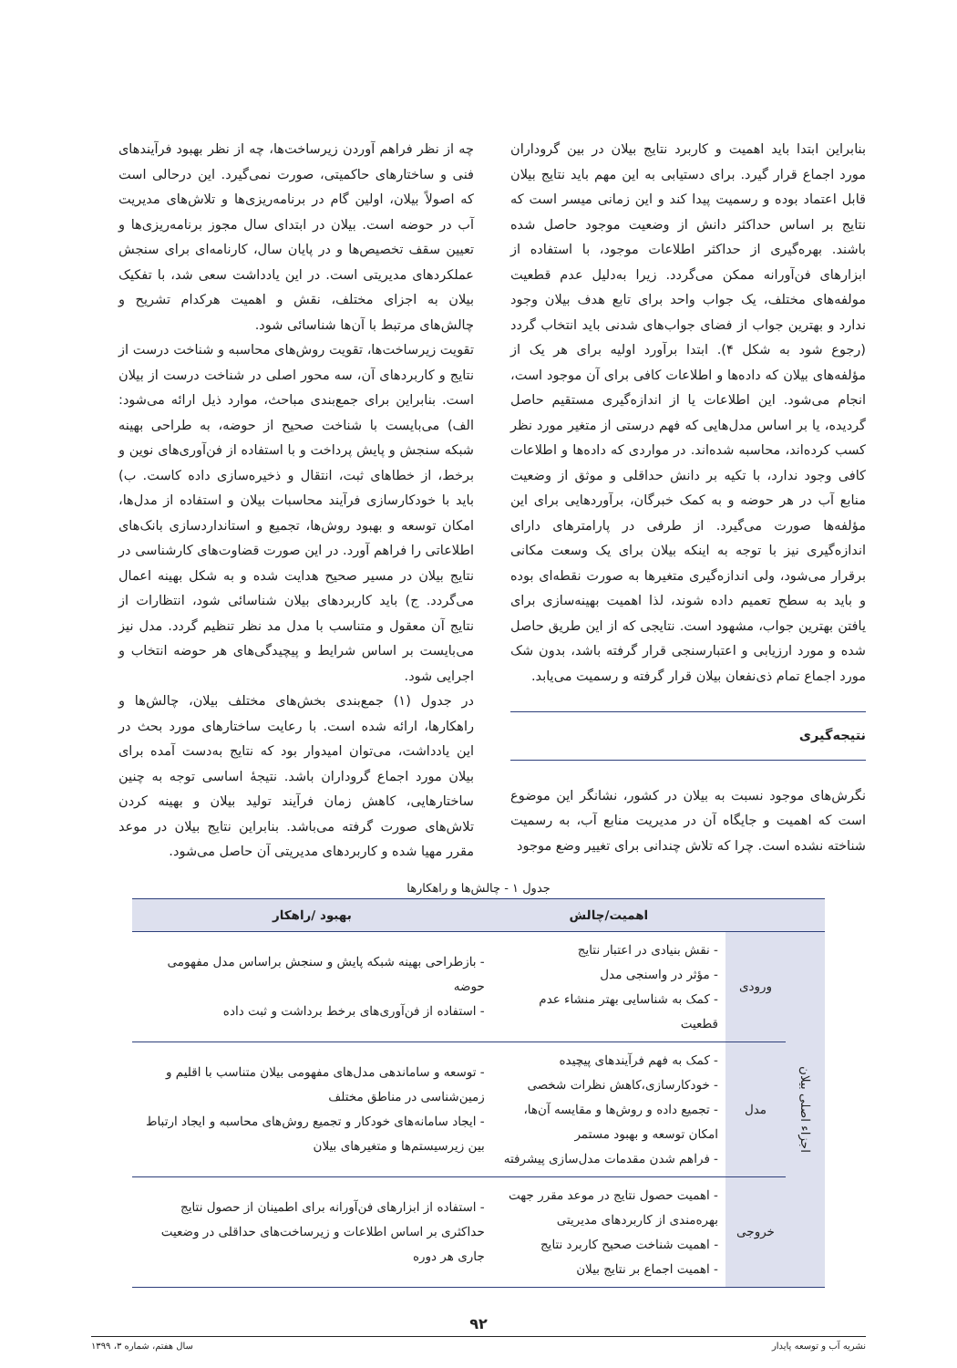بنابراین ابتدا باید اهمیت و کاربرد نتایج بیلان در بین گروداران مورد اجماع قرار گیرد. برای دستیابی به این مهم باید نتایج بیلان قابل اعتماد بوده و رسمیت پیدا کند و این زمانی میسر است که نتایج بر اساس حداکثر دانش از وضعیت موجود حاصل شده باشند. بهره‌گیری از حداکثر اطلاعات موجود، با استفاده از ابزارهای فن‌آورانه ممکن می‌گردد. زیرا به‌دلیل عدم قطعیت مولفه‌های مختلف، یک جواب واحد برای تابع هدف بیلان وجود ندارد و بهترین جواب از فضای جواب‌های شدنی باید انتخاب گردد (رجوع شود به شکل ۴). ابتدا برآورد اولیه برای هر یک از مؤلفه‌های بیلان که داده‌ها و اطلاعات کافی برای آن موجود است، انجام می‌شود. این اطلاعات یا از اندازه‌گیری مستقیم حاصل گردیده، یا بر اساس مدل‌هایی که فهم درستی از متغیر مورد نظر کسب کرده‌اند، محاسبه شده‌اند. در مواردی که داده‌ها و اطلاعات کافی وجود ندارد، با تکیه بر دانش حداقلی و موثق از وضعیت منابع آب در هر حوضه و به کمک خبرگان، برآوردهایی برای این مؤلفه‌ها صورت می‌گیرد. از طرفی در پارامترهای دارای اندازه‌گیری نیز با توجه به اینکه بیلان برای یک وسعت مکانی برقرار می‌شود، ولی اندازه‌گیری متغیرها به صورت نقطه‌ای بوده و باید به سطح تعمیم داده شوند، لذا اهمیت بهینه‌سازی برای یافتن بهترین جواب، مشهود است. نتایجی که از این طریق حاصل شده و مورد ارزیابی و اعتبارسنجی قرار گرفته باشد، بدون شک مورد اجماع تمام ذی‌نفعان بیلان قرار گرفته و رسمیت می‌یابد.
نتیجه‌گیری
نگرش‌های موجود نسبت به بیلان در کشور، نشانگر این موضوع است که اهمیت و جایگاه آن در مدیریت منابع آب، به رسمیت شناخته نشده است. چرا که تلاش چندانی برای تغییر وضع موجود
چه از نظر فراهم آوردن زیرساخت‌ها، چه از نظر بهبود فرآیندهای فنی و ساختارهای حاکمیتی، صورت نمی‌گیرد. این درحالی است که اصولاً بیلان، اولین گام در برنامه‌ریزی‌ها و تلاش‌های مدیریت آب در حوضه است. بیلان در ابتدای سال مجوز برنامه‌ریزی‌ها و تعیین سقف تخصیص‌ها و در پایان سال، کارنامه‌ای برای سنجش عملکردهای مدیریتی است. در این یادداشت سعی شد، با تفکیک بیلان به اجزای مختلف، نقش و اهمیت هرکدام تشریح و چالش‌های مرتبط با آن‌ها شناسائی شود.
تقویت زیرساخت‌ها، تقویت روش‌های محاسبه و شناخت درست از نتایج و کاربردهای آن، سه محور اصلی در شناخت درست از بیلان است. بنابراین برای جمع‌بندی مباحث، موارد ذیل ارائه می‌شود: الف) می‌بایست با شناخت صحیح از حوضه، به طراحی بهینه شبکه سنجش و پایش پرداخت و با استفاده از فن‌آوری‌های نوین و برخط، از خطاهای ثبت، انتقال و ذخیره‌سازی داده کاست. ب) باید با خودکارسازی فرآیند محاسبات بیلان و استفاده از مدل‌ها، امکان توسعه و بهبود روش‌ها، تجمیع و استانداردسازی بانک‌های اطلاعاتی را فراهم آورد. در این صورت قضاوت‌های کارشناسی در نتایج بیلان در مسیر صحیح هدایت شده و به شکل بهینه اعمال می‌گردد. ج) باید کاربردهای بیلان شناسائی شود، انتظارات از نتایج آن معقول و متناسب با مدل مد نظر تنظیم گردد. مدل نیز می‌بایست بر اساس شرایط و پیچیدگی‌های هر حوضه انتخاب و اجرایی شود.
در جدول (۱) جمع‌بندی بخش‌های مختلف بیلان، چالش‌ها و راهکارها، ارائه شده است. با رعایت ساختارهای مورد بحث در این یادداشت، می‌توان امیدوار بود که نتایج به‌دست آمده برای بیلان مورد اجماع گروداران باشد. نتیجهٔ اساسی توجه به چنین ساختارهایی، کاهش زمان فرآیند تولید بیلان و بهینه کردن تلاش‌های صورت گرفته می‌باشد. بنابراین نتایج بیلان در موعد مقرر مهیا شده و کاربردهای مدیریتی آن حاصل می‌شود.
جدول ۱ - چالش‌ها و راهکارها
| | | اهمیت/چالش | بهبود /راهکار |
| --- | --- | --- | --- |
| اجزاء اصلی بیلان | ورودی | - نقش بنیادی در اعتبار نتایج - مؤثر در واسنجی مدل - کمک به شناسایی بهتر منشاء عدم قطعیت | - بازطراحی بهینه شبکه پایش و سنجش براساس مدل مفهومی حوضه - استفاده از فن‌آوری‌های برخط برداشت و ثبت داده |
| | مدل | - کمک به فهم فرآیندهای پیچیده - خودکارسازی،کاهش نظرات شخصی - تجمیع داده و روش‌ها و مقایسه آن‌ها، امکان توسعه و بهبود مستمر - فراهم شدن مقدمات مدل‌سازی پیشرفته | - توسعه و ساماندهی مدل‌های مفهومی بیلان متناسب با اقلیم و زمین‌شناسی در مناطق مختلف - ایجاد سامانه‌های خودکار و تجمیع روش‌های محاسبه و ایجاد ارتباط بین زیرسیستم‌ها و متغیرهای بیلان |
| | خروجی | - اهمیت حصول نتایج در موعد مقرر جهت بهره‌مندی از کاربردهای مدیریتی - اهمیت شناخت صحیح کاربرد نتایج - اهمیت اجماع بر نتایج بیلان | - استفاده از ابزارهای فن‌آورانه برای اطمینان از حصول نتایج حداکثری بر اساس اطلاعات و زیرساخت‌های حداقلی در وضعیت جاری هر دوره |
۹۲
نشریه آب و توسعه پایدار سال هفتم، شماره ۳، ۱۳۹۹